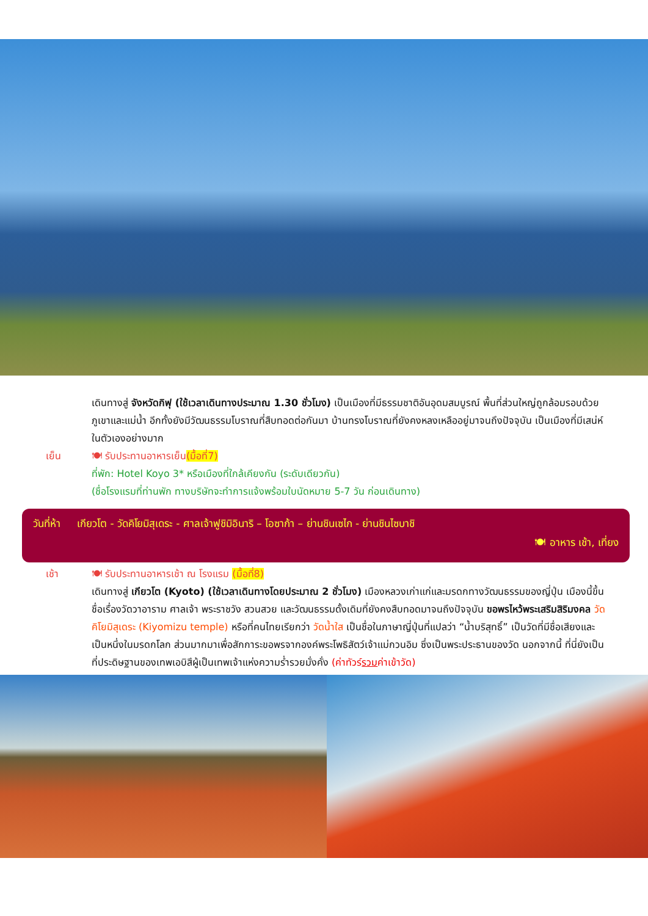เดินทางสู่ จังหวัดกิฟุ (ใช้เวลาเดินทางประมาณ 1.30 ชั่วโมง) เป็นเมืองที่มีธรรมชาติอันอุดมสมบูรณ์ พื้นที่ส่วนใหญ่ถูกล้อมรอบด้วยภูเขาและแม่น้ำ อีกทั้งยังมีวัฒนธรรมโบราณที่สืบทอดต่อกันมา บ้านทรงโบราณที่ยังคงหลงเหลืออยู่มาจนถึงปัจจุบัน เป็นเมืองที่มีเสน่ห์ในตัวเองอย่างมาก
เย็น 🍽 รับประทานอาหารเย็น(มื้อที่7)
ที่พัก: Hotel Koyo 3* หรือเมืองที่ใกล้เคียงกัน (ระดับเดียวกัน)
(ชื่อโรงแรมที่ท่านพัก ทางบริษัทจะทำการแจ้งพร้อมใบนัดหมาย 5-7 วัน ก่อนเดินทาง)
วันที่ห้า เกียวโต - วัดคิโยมิสุเดระ - ศาลเจ้าฟูชิมิอินาริ – โอซาก้า – ย่านชินเซไก - ย่านชินไซบาชิ
🍽 อาหาร เช้า, เที่ยง
เช้า 🍽 รับประทานอาหารเช้า ณ โรงแรม (มื้อที่8)
เดินทางสู่ เกียวโต (Kyoto) (ใช้เวลาเดินทางโดยประมาณ 2 ชั่วโมง) เมืองหลวงเก่าแก่และมรดกทางวัฒนธรรมของญี่ปุ่น เมืองนี้ขึ้นชื่อเรื่องวัดวาอาราม ศาลเจ้า พระราชวัง สวนสวย และวัฒนธรรมดั้งเดิมที่ยังคงสืบทอดมาจนถึงปัจจุบัน ขอพรไหว้พระเสริมสิริมงคล วัดคิโยมิสุเดระ (Kiyomizu temple) หรือที่คนไทยเรียกว่า วัดน้ำใส เป็นชื่อในภาษาญี่ปุ่นที่แปลว่า “น้ำบริสุทธิ์” เป็นวัดที่มีชื่อเสียงและเป็นหนึ่งในมรดกโลก ส่วนมากมาเพื่อสักการะขอพรจากองค์พระโพธิสัตว์เจ้าแม่กวนอิม ซึ่งเป็นพระประธานของวัด นอกจากนี้ ที่นี่ยังเป็นที่ประดิษฐานของเทพเอบิสึผู้เป็นเทพเจ้าแห่งความร่ำรวยมั่งคั่ง (ค่าทัวร์รวมค่าเข้าวัด)